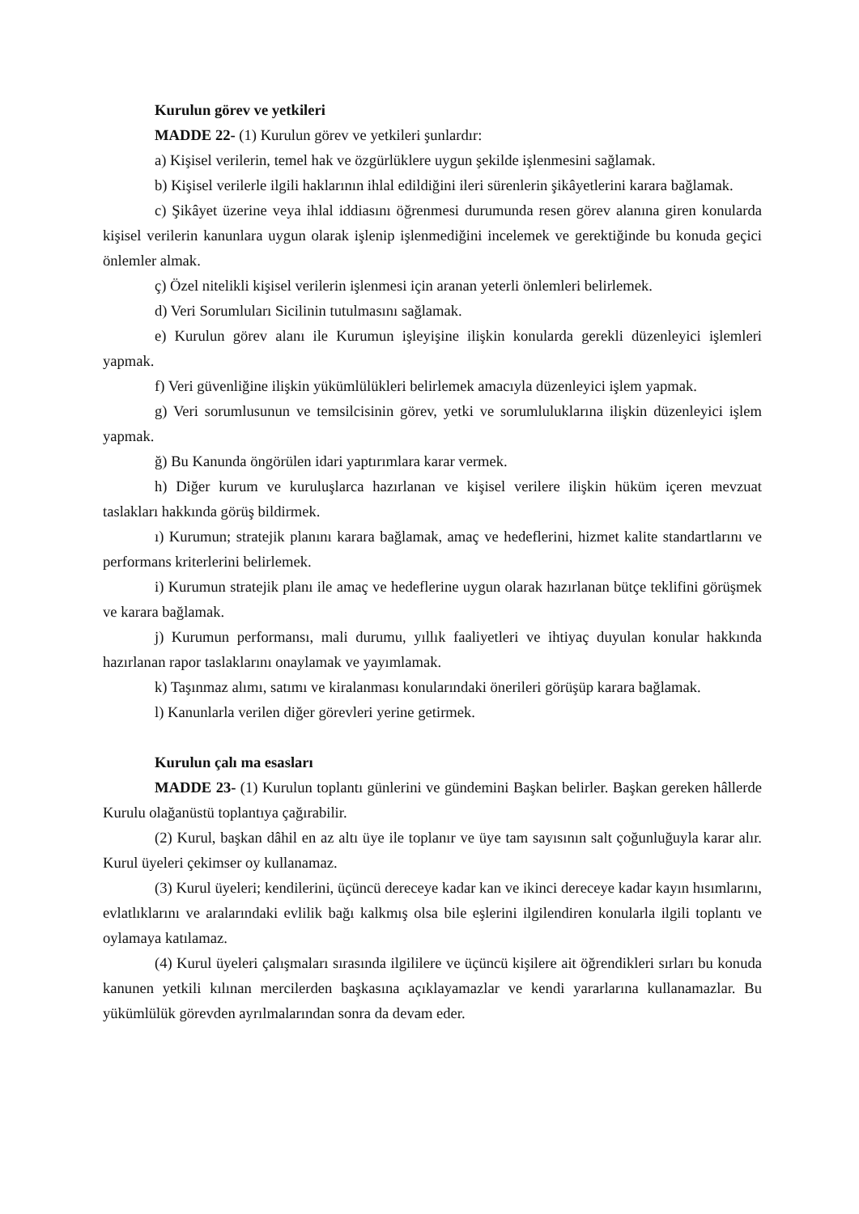Kurulun görev ve yetkileri
MADDE 22- (1) Kurulun görev ve yetkileri şunlardır:
a) Kişisel verilerin, temel hak ve özgürlüklere uygun şekilde işlenmesini sağlamak.
b) Kişisel verilerle ilgili haklarının ihlal edildiğini ileri sürenlerin şikâyetlerini karara bağlamak.
c) Şikâyet üzerine veya ihlal iddiasını öğrenmesi durumunda resen görev alanına giren konularda kişisel verilerin kanunlara uygun olarak işlenip işlenmediğini incelemek ve gerektiğinde bu konuda geçici önlemler almak.
ç) Özel nitelikli kişisel verilerin işlenmesi için aranan yeterli önlemleri belirlemek.
d) Veri Sorumluları Sicilinin tutulmasını sağlamak.
e) Kurulun görev alanı ile Kurumun işleyişine ilişkin konularda gerekli düzenleyici işlemleri yapmak.
f) Veri güvenliğine ilişkin yükümlülükleri belirlemek amacıyla düzenleyici işlem yapmak.
g) Veri sorumlusunun ve temsilcisinin görev, yetki ve sorumluluklarına ilişkin düzenleyici işlem yapmak.
ğ) Bu Kanunda öngörülen idari yaptırımlara karar vermek.
h) Diğer kurum ve kuruluşlarca hazırlanan ve kişisel verilere ilişkin hüküm içeren mevzuat taslakları hakkında görüş bildirmek.
ı) Kurumun; stratejik planını karara bağlamak, amaç ve hedeflerini, hizmet kalite standartlarını ve performans kriterlerini belirlemek.
i) Kurumun stratejik planı ile amaç ve hedeflerine uygun olarak hazırlanan bütçe teklifini görüşmek ve karara bağlamak.
j) Kurumun performansı, mali durumu, yıllık faaliyetleri ve ihtiyaç duyulan konular hakkında hazırlanan rapor taslaklarını onaylamak ve yayımlamak.
k) Taşınmaz alımı, satımı ve kiralanması konularındaki önerileri görüşüp karara bağlamak.
l) Kanunlarla verilen diğer görevleri yerine getirmek.
Kurulun çalı ma esasları
MADDE 23- (1) Kurulun toplantı günlerini ve gündemini Başkan belirler. Başkan gereken hâllerde Kurulu olağanüstü toplantıya çağırabilir.
(2) Kurul, başkan dâhil en az altı üye ile toplanır ve üye tam sayısının salt çoğunluğuyla karar alır. Kurul üyeleri çekimser oy kullanamaz.
(3) Kurul üyeleri; kendilerini, üçüncü dereceye kadar kan ve ikinci dereceye kadar kayın hısımlarını, evlatlıklarını ve aralarındaki evlilik bağı kalkmış olsa bile eşlerini ilgilendiren konularla ilgili toplantı ve oylamaya katılamaz.
(4) Kurul üyeleri çalışmaları sırasında ilgililere ve üçüncü kişilere ait öğrendikleri sırları bu konuda kanunen yetkili kılınan mercilerden başkasına açıklayamazlar ve kendi yararlarına kullanamazlar. Bu yükümlülük görevden ayrılmalarından sonra da devam eder.